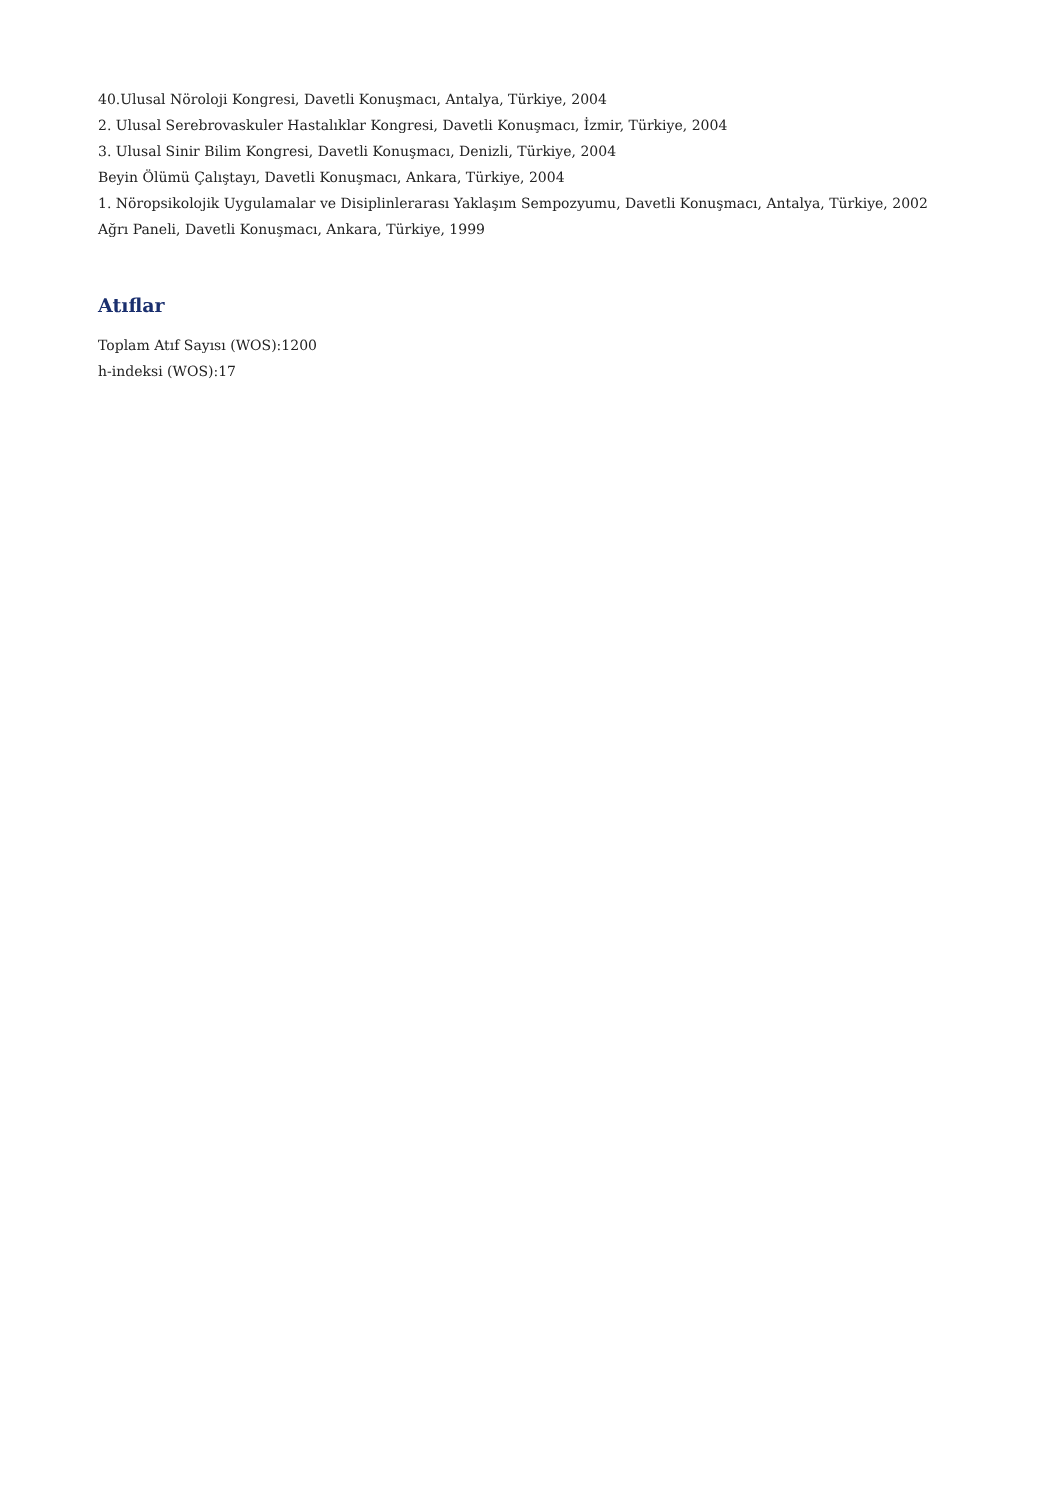40.Ulusal Nöroloji Kongresi, Davetli Konuşmacı, Antalya, Türkiye, 2004
2. Ulusal Serebrovaskuler Hastalıklar Kongresi, Davetli Konuşmacı, İzmir, Türkiye, 2004
3. Ulusal Sinir Bilim Kongresi, Davetli Konuşmacı, Denizli, Türkiye, 2004
Beyin Ölümü Çalıştayı, Davetli Konuşmacı, Ankara, Türkiye, 2004
1. Nöropsikolojik Uygulamalar ve Disiplinlerarası Yaklaşım Sempozyumu, Davetli Konuşmacı, Antalya, Türkiye, 2002
Ağrı Paneli, Davetli Konuşmacı, Ankara, Türkiye, 1999
Atıflar
Toplam Atıf Sayısı (WOS):1200
h-indeksi (WOS):17